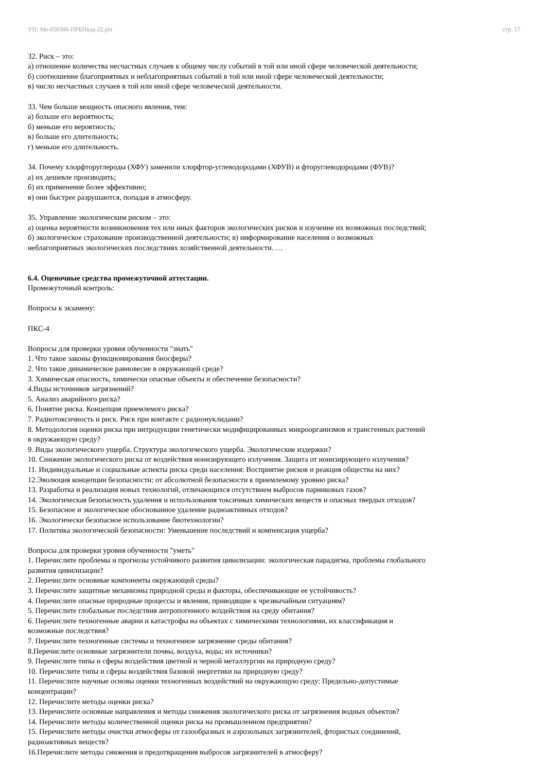УП: Ме-050306-ПРБПвэд-22.plx стр. 17
32. Риск – это:
а) отношение количества несчастных случаев к общему числу событий в той или иной сфере человеческой деятельности;
б) соотношение благоприятных и неблагоприятных событий в той или иной сфере человеческой деятельности;
в) число несчастных случаев в той или иной сфере человеческой деятельности.
33. Чем больше мощность опасного явления, тем:
а) больше его вероятность;
б) меньше его вероятность;
в) больше его длительность;
г) меньше его длительность.
34. Почему хлорфторуглероды (ХФУ) заменили хлорфтор-углеводородами (ХФУВ) и фторуглеводородами (ФУВ)?
а) их дешевле производить;
б) их применение более эффективно;
в) они быстрее разрушаются, попадая в атмосферу.
35. Управление экологическим риском – это:
а) оценка вероятности возникновения тех или иных факторов экологических рисков и изучение их возможных последствий;
б) экологическое страхование производственной деятельности; в) информирование населения о возможных
неблагоприятных экологических последствиях хозяйственной деятельности. …
6.4. Оценочные средства промежуточной аттестации.
Промежуточный контроль:
Вопросы к экзамену:
ПКС-4
Вопросы для проверки уровня обученности "знать"
1. Что такое законы функционирования биосферы?
2. Что такое динамическое равновесие в окружающей среде?
3. Химическая опасность, химически опасные объекты и обеспечение безопасности?
4.Виды источников загрязнений?
5. Анализ аварийного риска?
6. Понятие риска. Концепция приемлемого риска?
7. Радиотоксичность и риск. Риск при контакте с радионуклидами?
8. Методология оценки риска при интродукции генетически модифицированных микроорганизмов и трансгенных растений
в окружающую среду?
9. Виды экологического ущерба. Структура экологического ущерба. Экологические издержки?
10. Снижение экологического риска от воздействия ионизирующего излучения. Защита от ионизирующего излучения?
11. Индивидуальные и социальные аспекты риска среди населения: Восприятие рисков и реакция общества на них?
12.Эволюция концепции безопасности: от абсолютной безопасности к приемлемому уровню риска?
13. Разработка и реализация новых технологий, отличающихся отсутствием выбросов парниковых газов?
14. Экологическая безопасность удаления и использования токсичных химических веществ и опасных твердых отходов?
15. Безопасное и экологическое обоснованное удаление радиоактивных отходов?
16. Экологически безопасное использование биотехнологии?
17. Политика экологической безопасности: Уменьшение последствий и компенсация ущерба?
Вопросы для проверки уровня обученности "уметь"
1. Перечислите проблемы и прогнозы устойчивого развития цивилизации: экологическая парадигма, проблемы глобального
развития цивилизации?
2. Перечислите основные компоненты окружающей среды?
3. Перечислите защитные механизмы природной среды и факторы, обеспечивающие ее устойчивость?
4. Перечислите опасные природные процессы и явления, приводящие к чрезвычайным ситуациям?
5. Перечислите глобальные последствия антропогенного воздействия на среду обитания?
6. Перечислите техногенные аварии и катастрофы на объектах с химическими технологиями, их классификация и
возможные последствия?
7. Перечислите техногенные системы и техногенное загрязнение среды обитания?
8.Перечислите основные загрязнители почвы, воздуха, воды; их источники?
9. Перечислите типы и сферы воздействия цветной и черной металлургии на природную среду?
10. Перечислите типы и сферы воздействия базовой энергетики на природную среду?
11. Перечислите научные основы оценки техногенных воздействий на окружающую среду: Предельно-допустимые
концентрации?
12. Перечислите методы оценки риска?
13. Перечислите основные направления и методы снижения экологического риска от загрязнения водных объектов?
14. Перечислите методы количественной оценки риска на промышленном предприятии?
15. Перечислите методы очистки атмосферы от газообразных и аэрозольных загрязнителей, фтористых соединений,
радиоактивных веществ?
16.Перечислите методы снижения и предотвращения выбросов загрязнителей в атмосферу?